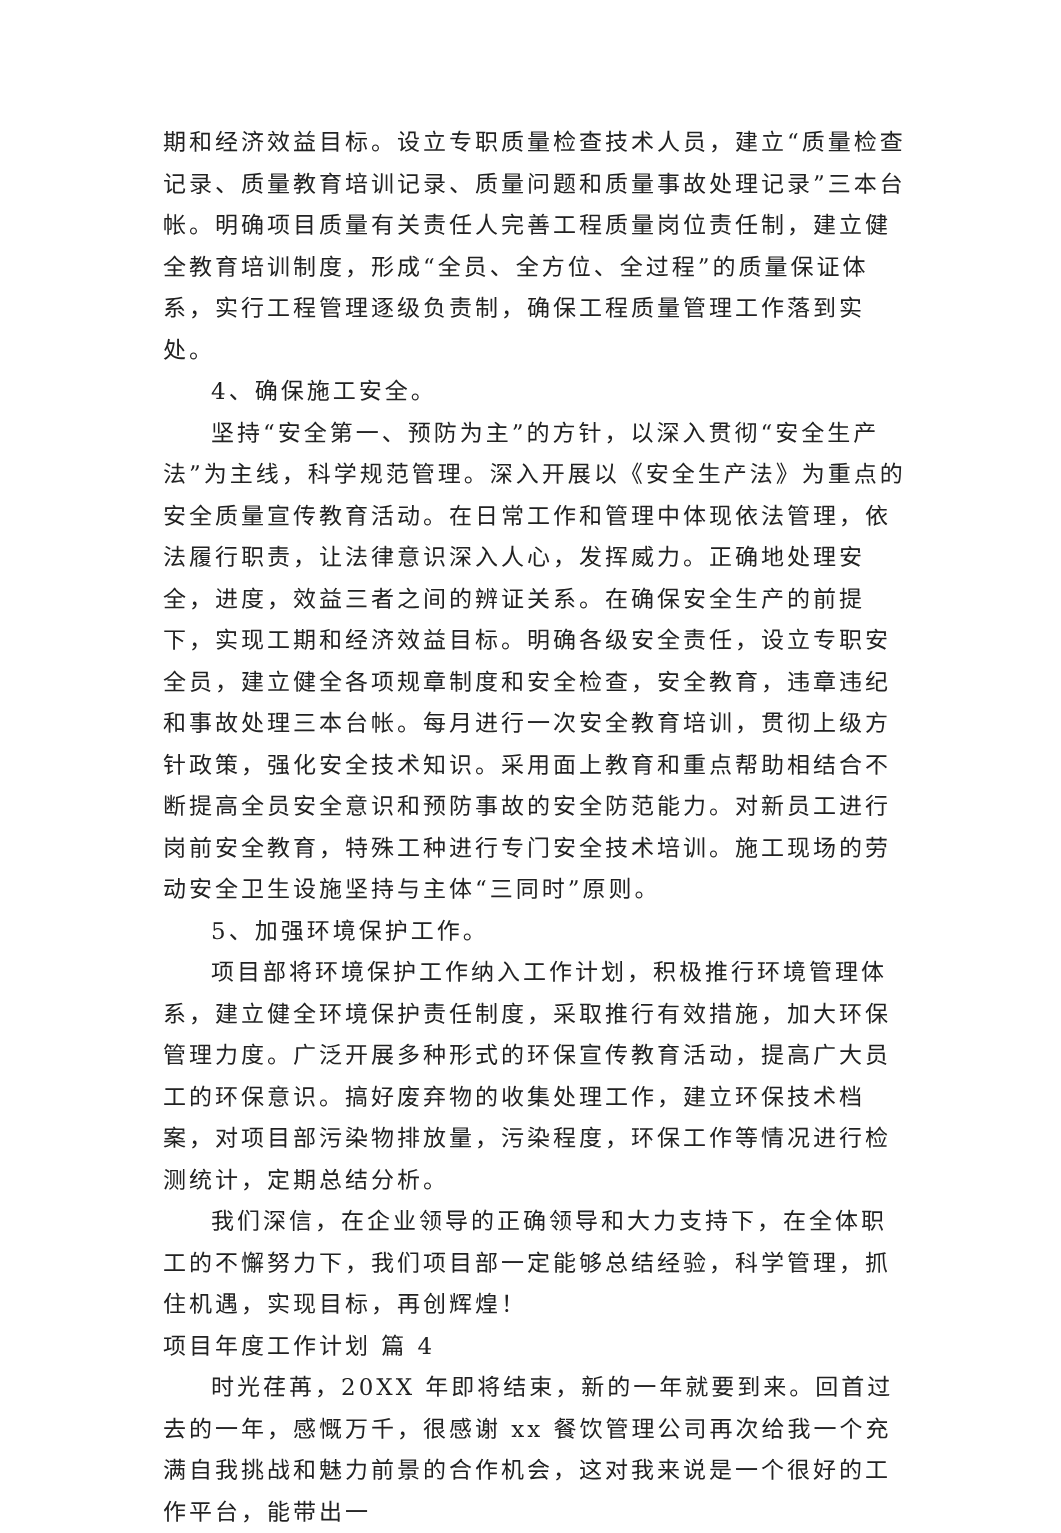期和经济效益目标。设立专职质量检查技术人员，建立“质量检查记录、质量教育培训记录、质量问题和质量事故处理记录”三本台帐。明确项目质量有关责任人完善工程质量岗位责任制，建立健全教育培训制度，形成“全员、全方位、全过程”的质量保证体系，实行工程管理逐级负责制，确保工程质量管理工作落到实处。
4、确保施工安全。
坚持“安全第一、预防为主”的方针，以深入贯彻“安全生产法”为主线，科学规范管理。深入开展以《安全生产法》为重点的安全质量宣传教育活动。在日常工作和管理中体现依法管理，依法履行职责，让法律意识深入人心，发挥威力。正确地处理安全，进度，效益三者之间的辨证关系。在确保安全生产的前提下，实现工期和经济效益目标。明确各级安全责任，设立专职安全员，建立健全各项规章制度和安全检查，安全教育，违章违纪和事故处理三本台帐。每月进行一次安全教育培训，贯彻上级方针政策，强化安全技术知识。采用面上教育和重点帮助相结合不断提高全员安全意识和预防事故的安全防范能力。对新员工进行岗前安全教育，特殊工种进行专门安全技术培训。施工现场的劳动安全卫生设施坚持与主体“三同时”原则。
5、加强环境保护工作。
项目部将环境保护工作纳入工作计划，积极推行环境管理体系，建立健全环境保护责任制度，采取推行有效措施，加大环保管理力度。广泛开展多种形式的环保宣传教育活动，提高广大员工的环保意识。搞好废弃物的收集处理工作，建立环保技术档案，对项目部污染物排放量，污染程度，环保工作等情况进行检测统计，定期总结分析。
我们深信，在企业领导的正确领导和大力支持下，在全体职工的不懈努力下，我们项目部一定能够总结经验，科学管理，抓住机遇，实现目标，再创辉煌！
项目年度工作计划 篇 4
时光荏苒，20XX 年即将结束，新的一年就要到来。回首过去的一年，感慨万千，很感谢 xx 餐饮管理公司再次给我一个充满自我挑战和魅力前景的合作机会，这对我来说是一个很好的工作平台，能带出一